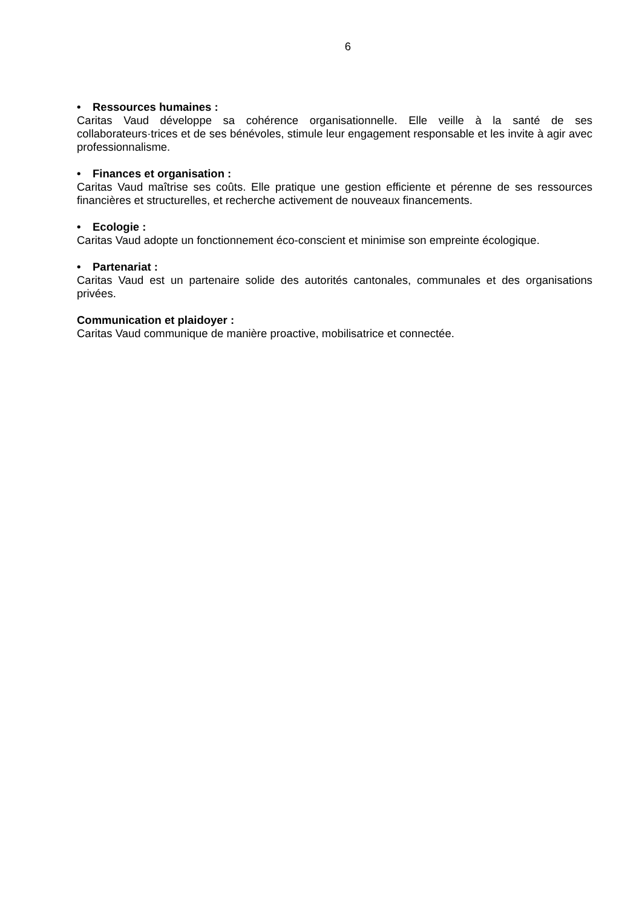6
• Ressources humaines :
Caritas Vaud développe sa cohérence organisationnelle. Elle veille à la santé de ses collaborateurs·trices et de ses bénévoles, stimule leur engagement responsable et les invite à agir avec professionnalisme.
• Finances et organisation :
Caritas Vaud maîtrise ses coûts. Elle pratique une gestion efficiente et pérenne de ses ressources financières et structurelles, et recherche activement de nouveaux financements.
• Ecologie :
Caritas Vaud adopte un fonctionnement éco-conscient et minimise son empreinte écologique.
• Partenariat :
Caritas Vaud est un partenaire solide des autorités cantonales, communales et des organisations privées.
Communication et plaidoyer :
Caritas Vaud communique de manière proactive, mobilisatrice et connectée.